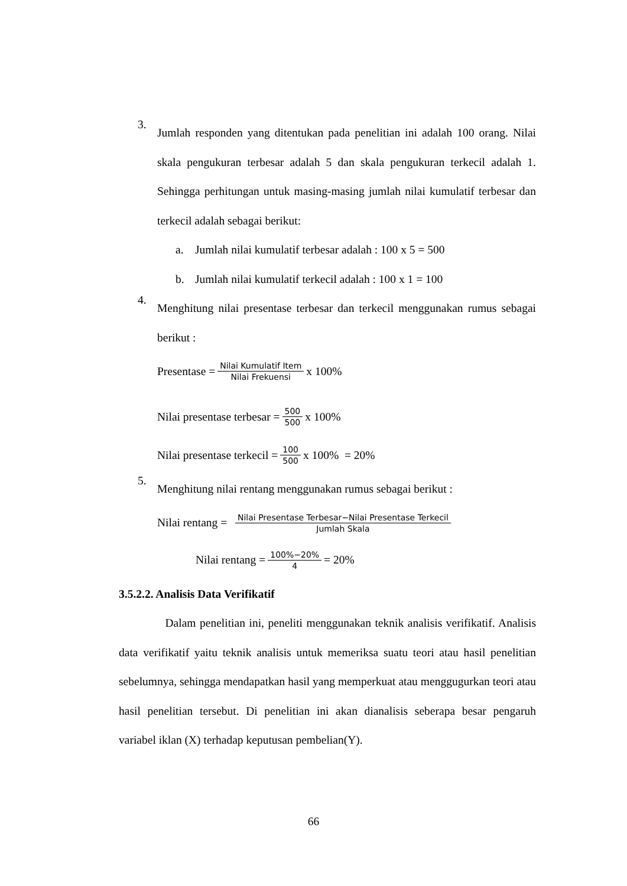3.
Jumlah responden yang ditentukan pada penelitian ini adalah 100 orang. Nilai skala pengukuran terbesar adalah 5 dan skala pengukuran terkecil adalah 1. Sehingga perhitungan untuk masing-masing jumlah nilai kumulatif terbesar dan terkecil adalah sebagai berikut:
a. Jumlah nilai kumulatif terbesar adalah : 100 x 5 = 500
b. Jumlah nilai kumulatif terkecil adalah : 100 x 1 = 100
4.
Menghitung nilai presentase terbesar dan terkecil menggunakan rumus sebagai berikut :
Presentase = Nilai Kumulatif Item Nilai Frekuensi x 100%
Nilai presentase terbesar = 500 500 x 100%
Nilai presentase terkecil = 100 500 x 100% = 20%
5.
Menghitung nilai rentang menggunakan rumus sebagai berikut :
Nilai rentang = Nilai Presentase Terbesar−Nilai Presentase Terkecil Jumlah Skala
Nilai rentang = 100%−20% 4 = 20%
3.5.2.2. Analisis Data Verifikatif
Dalam penelitian ini, peneliti menggunakan teknik analisis verifikatif. Analisis data verifikatif yaitu teknik analisis untuk memeriksa suatu teori atau hasil penelitian sebelumnya, sehingga mendapatkan hasil yang memperkuat atau menggugurkan teori atau hasil penelitian tersebut. Di penelitian ini akan dianalisis seberapa besar pengaruh variabel iklan (X) terhadap keputusan pembelian(Y).
66